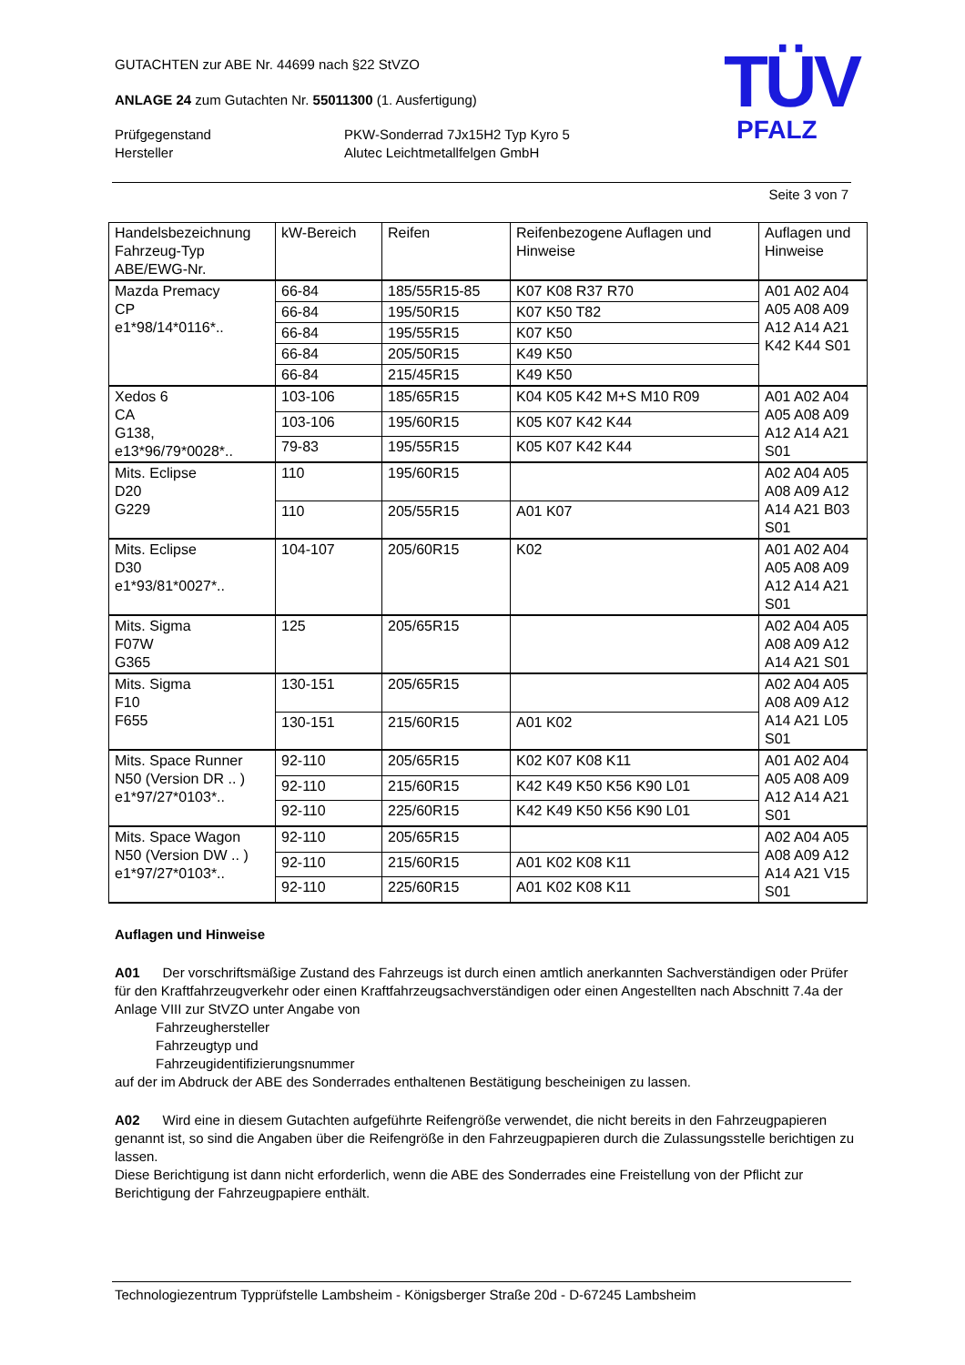TÜV
PFALZ
GUTACHTEN zur ABE Nr. 44699 nach §22 StVZO
ANLAGE 24 zum Gutachten Nr. 55011300 (1. Ausfertigung)
Prüfgegenstand
Hersteller
PKW-Sonderrad 7Jx15H2 Typ Kyro 5
Alutec Leichtmetallfelgen GmbH
Seite 3 von 7
| Handelsbezeichnung Fahrzeug-Typ ABE/EWG-Nr. | kW-Bereich | Reifen | Reifenbezogene Auflagen und Hinweise | Auflagen und Hinweise |
| --- | --- | --- | --- | --- |
| Mazda Premacy CP e1*98/14*0116*.. | 66-84 | 185/55R15-85 | K07 K08 R37 R70 | A01 A02 A04 A05 A08 A09 A12 A14 A21 K42 K44 S01 |
| | 66-84 | 195/50R15 | K07 K50 T82 | |
| | 66-84 | 195/55R15 | K07 K50 | |
| | 66-84 | 205/50R15 | K49 K50 | |
| | 66-84 | 215/45R15 | K49 K50 | |
| Xedos 6 CA G138, e13*96/79*0028*.. | 103-106 | 185/65R15 | K04 K05 K42 M+S M10 R09 | A01 A02 A04 A05 A08 A09 A12 A14 A21 S01 |
| | 103-106 | 195/60R15 | K05 K07 K42 K44 | |
| | 79-83 | 195/55R15 | K05 K07 K42 K44 | |
| Mits. Eclipse D20 G229 | 110 | 195/60R15 | | A02 A04 A05 A08 A09 A12 A14 A21 B03 S01 |
| | 110 | 205/55R15 | A01 K07 | |
| Mits. Eclipse D30 e1*93/81*0027*.. | 104-107 | 205/60R15 | K02 | A01 A02 A04 A05 A08 A09 A12 A14 A21 S01 |
| Mits. Sigma F07W G365 | 125 | 205/65R15 | | A02 A04 A05 A08 A09 A12 A14 A21 S01 |
| Mits. Sigma F10 F655 | 130-151 | 205/65R15 | | A02 A04 A05 A08 A09 A12 A14 A21 L05 S01 |
| | 130-151 | 215/60R15 | A01 K02 | |
| Mits. Space Runner N50 (Version DR .. ) e1*97/27*0103*.. | 92-110 | 205/65R15 | K02 K07 K08 K11 | A01 A02 A04 A05 A08 A09 A12 A14 A21 S01 |
| | 92-110 | 215/60R15 | K42 K49 K50 K56 K90 L01 | |
| | 92-110 | 225/60R15 | K42 K49 K50 K56 K90 L01 | |
| Mits. Space Wagon N50 (Version DW .. ) e1*97/27*0103*.. | 92-110 | 205/65R15 | | A02 A04 A05 A08 A09 A12 A14 A21 V15 S01 |
| | 92-110 | 215/60R15 | A01 K02 K08 K11 | |
| | 92-110 | 225/60R15 | A01 K02 K08 K11 | |
Auflagen und Hinweise
A01 Der vorschriftsmäßige Zustand des Fahrzeugs ist durch einen amtlich anerkannten Sachverständigen oder Prüfer für den Kraftfahrzeugverkehr oder einen Kraftfahrzeugsachverständigen oder einen Angestellten nach Abschnitt 7.4a der Anlage VIII zur StVZO unter Angabe von
Fahrzeughersteller
Fahrzeugtyp und
Fahrzeugidentifizierungsnummer
auf der im Abdruck der ABE des Sonderrades enthaltenen Bestätigung bescheinigen zu lassen.
A02 Wird eine in diesem Gutachten aufgeführte Reifengröße verwendet, die nicht bereits in den Fahrzeugpapieren genannt ist, so sind die Angaben über die Reifengröße in den Fahrzeugpapieren durch die Zulassungsstelle berichtigen zu lassen.
Diese Berichtigung ist dann nicht erforderlich, wenn die ABE des Sonderrades eine Freistellung von der Pflicht zur Berichtigung der Fahrzeugpapiere enthält.
Technologiezentrum Typprüfstelle Lambsheim - Königsberger Straße 20d - D-67245 Lambsheim